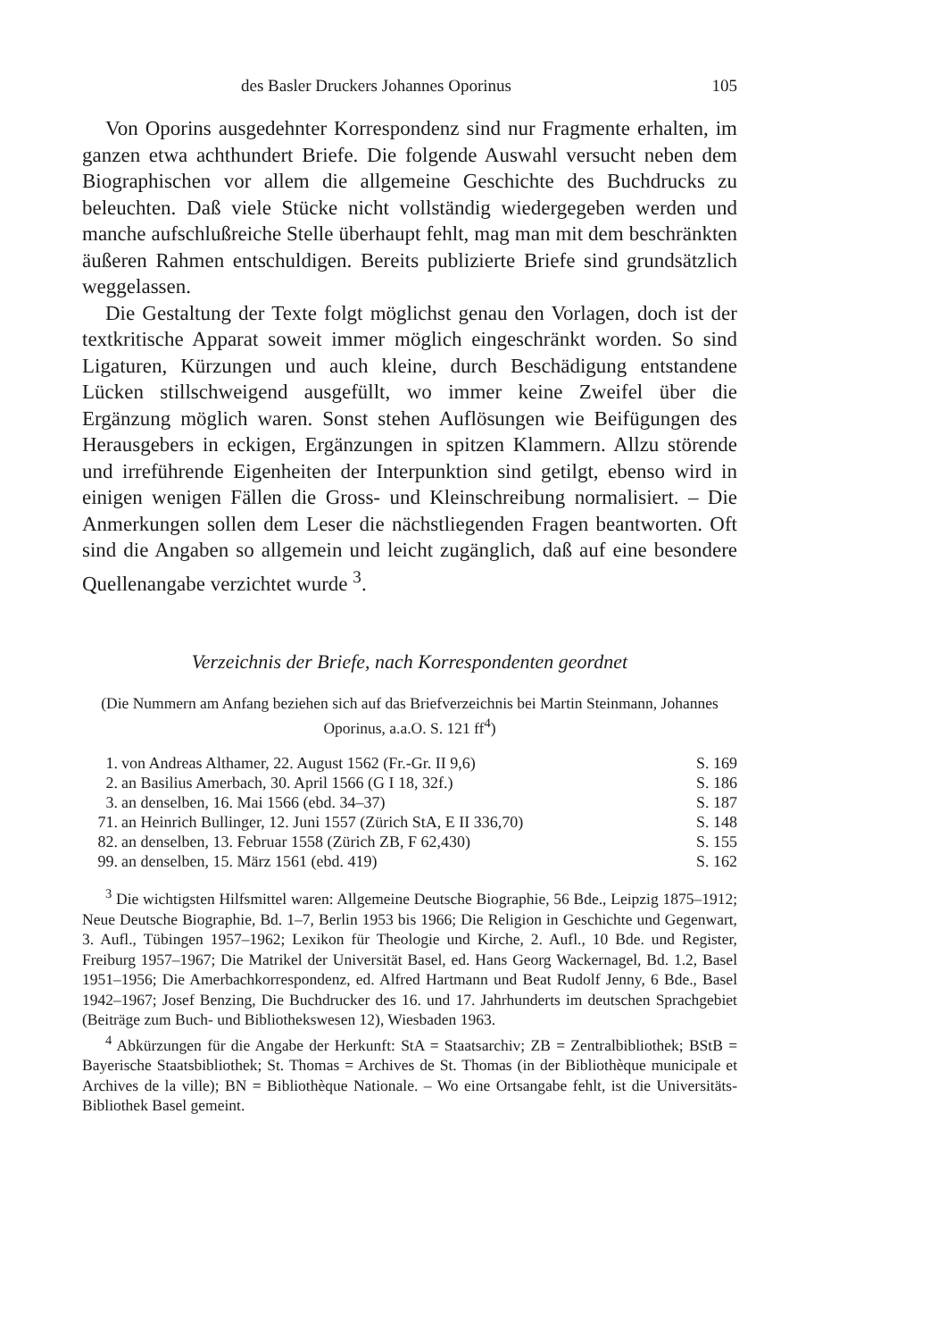des Basler Druckers Johannes Oporinus 105
Von Oporins ausgedehnter Korrespondenz sind nur Fragmente erhalten, im ganzen etwa achthundert Briefe. Die folgende Auswahl versucht neben dem Biographischen vor allem die allgemeine Geschichte des Buchdrucks zu beleuchten. Daß viele Stücke nicht vollständig wiedergegeben werden und manche aufschlußreiche Stelle überhaupt fehlt, mag man mit dem beschränkten äußeren Rahmen entschuldigen. Bereits publizierte Briefe sind grundsätzlich weggelassen.
Die Gestaltung der Texte folgt möglichst genau den Vorlagen, doch ist der textkritische Apparat soweit immer möglich eingeschränkt worden. So sind Ligaturen, Kürzungen und auch kleine, durch Beschädigung entstandene Lücken stillschweigend ausgefüllt, wo immer keine Zweifel über die Ergänzung möglich waren. Sonst stehen Auflösungen wie Beifügungen des Herausgebers in eckigen, Ergänzungen in spitzen Klammern. Allzu störende und irreführende Eigenheiten der Interpunktion sind getilgt, ebenso wird in einigen wenigen Fällen die Gross- und Kleinschreibung normalisiert. – Die Anmerkungen sollen dem Leser die nächstliegenden Fragen beantworten. Oft sind die Angaben so allgemein und leicht zugänglich, daß auf eine besondere Quellenangabe verzichtet wurde <sup>3</sup>.
Verzeichnis der Briefe, nach Korrespondenten geordnet
(Die Nummern am Anfang beziehen sich auf das Briefverzeichnis bei Martin Steinmann, Johannes Oporinus, a.a.O. S. 121 ff<sup>4</sup>)
| 1. | von Andreas Althamer, 22. August 1562 (Fr.-Gr. II 9,6) | S. 169 |
| 2. | an Basilius Amerbach, 30. April 1566 (G I 18, 32f.) | S. 186 |
| 3. | an denselben, 16. Mai 1566 (ebd. 34–37) | S. 187 |
| 71. | an Heinrich Bullinger, 12. Juni 1557 (Zürich StA, E II 336,70) | S. 148 |
| 82. | an denselben, 13. Februar 1558 (Zürich ZB, F 62,430) | S. 155 |
| 99. | an denselben, 15. März 1561 (ebd. 419) | S. 162 |
<sup>3</sup> Die wichtigsten Hilfsmittel waren: Allgemeine Deutsche Biographie, 56 Bde., Leipzig 1875–1912; Neue Deutsche Biographie, Bd. 1–7, Berlin 1953 bis 1966; Die Religion in Geschichte und Gegenwart, 3. Aufl., Tübingen 1957–1962; Lexikon für Theologie und Kirche, 2. Aufl., 10 Bde. und Register, Freiburg 1957–1967; Die Matrikel der Universität Basel, ed. Hans Georg Wackernagel, Bd. 1.2, Basel 1951–1956; Die Amerbachkorrespondenz, ed. Alfred Hartmann und Beat Rudolf Jenny, 6 Bde., Basel 1942–1967; Josef Benzing, Die Buchdrucker des 16. und 17. Jahrhunderts im deutschen Sprachgebiet (Beiträge zum Buch- und Bibliothekswesen 12), Wiesbaden 1963.
<sup>4</sup> Abkürzungen für die Angabe der Herkunft: StA = Staatsarchiv; ZB = Zentralbibliothek; BStB = Bayerische Staatsbibliothek; St. Thomas = Archives de St. Thomas (in der Bibliothèque municipale et Archives de la ville); BN = Bibliothèque Nationale. – Wo eine Ortsangabe fehlt, ist die Universitäts-Bibliothek Basel gemeint.